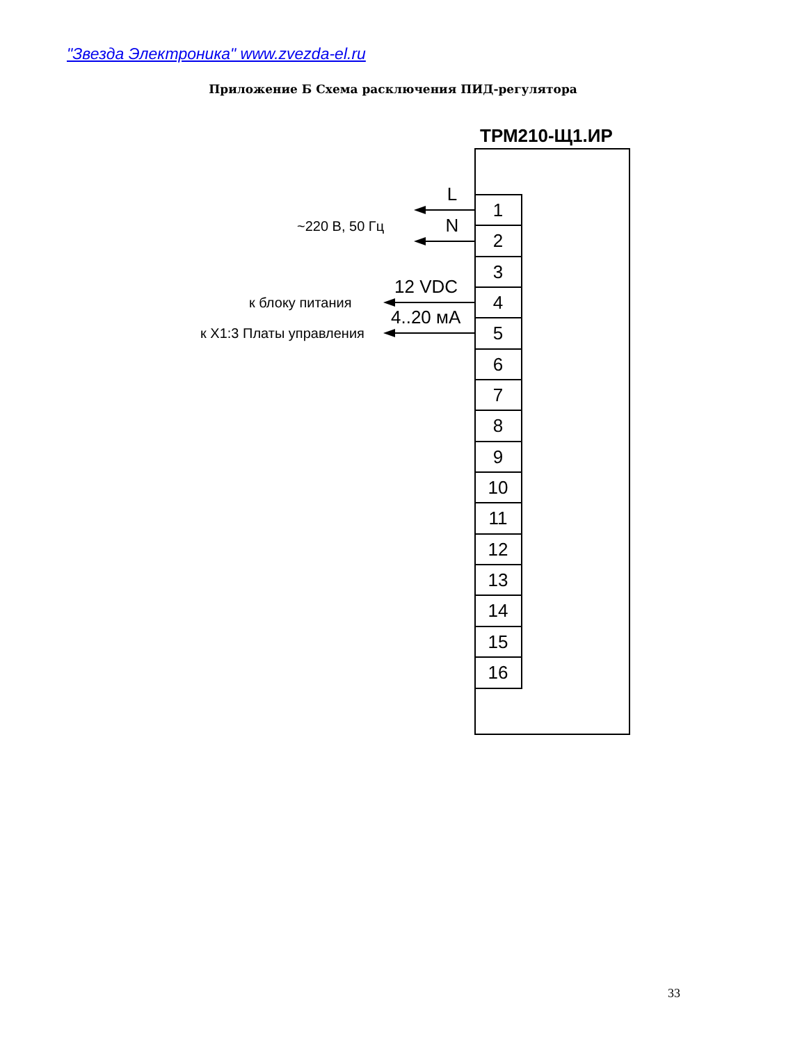"Звезда Электроника" www.zvezda-el.ru
Приложение Б Схема расключения ПИД-регулятора
ТРМ210-Щ1.ИР
1
2
3
4
5
6
7
8
9
10
11
12
13
14
15
16
L
N
~220 В, 50 Гц
12 VDC
к блоку питания
4..20 мА
к X1:3 Платы управления
33